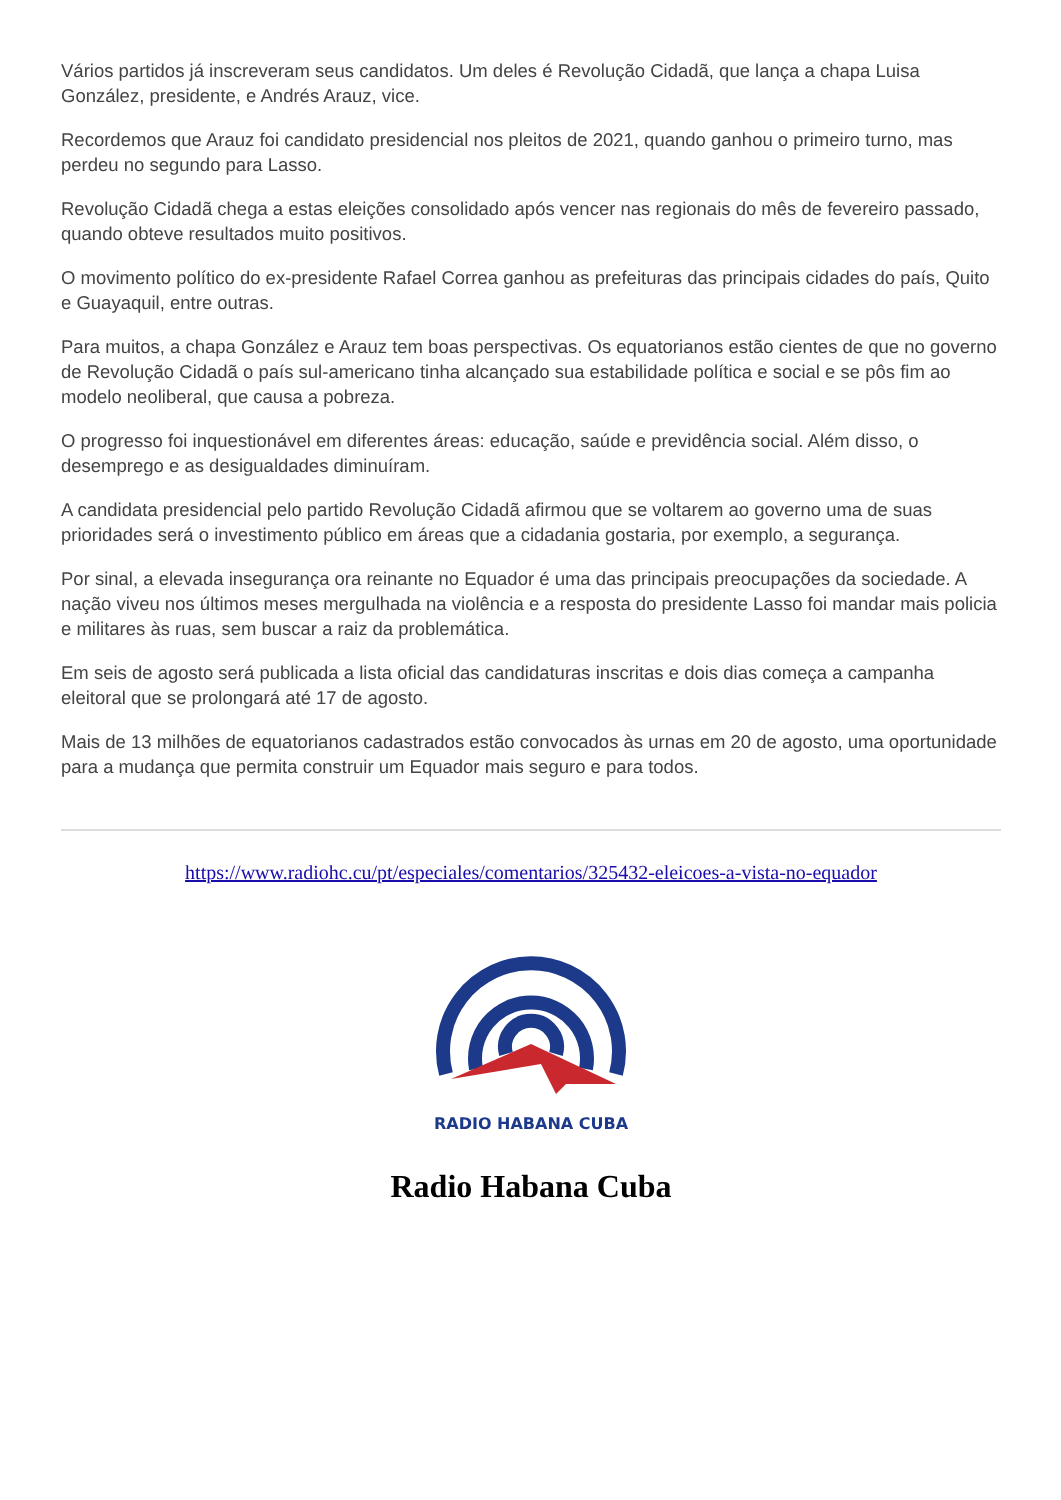Vários partidos já inscreveram seus candidatos. Um deles é Revolução Cidadã, que lança a chapa Luisa González, presidente, e Andrés Arauz, vice.
Recordemos que Arauz foi candidato presidencial nos pleitos de 2021, quando ganhou o primeiro turno, mas perdeu no segundo para Lasso.
Revolução Cidadã chega a estas eleições consolidado após vencer nas regionais do mês de fevereiro passado, quando obteve resultados muito positivos.
O movimento político do ex-presidente Rafael Correa ganhou as prefeituras das principais cidades do país, Quito e Guayaquil, entre outras.
Para muitos, a chapa González e Arauz tem boas perspectivas. Os equatorianos estão cientes de que no governo de Revolução Cidadã o país sul-americano tinha alcançado sua estabilidade política e social e se pôs fim ao modelo neoliberal, que causa a pobreza.
O progresso foi inquestionável em diferentes áreas: educação, saúde e previdência social. Além disso, o desemprego e as desigualdades diminuíram.
A candidata presidencial pelo partido Revolução Cidadã afirmou que se voltarem ao governo uma de suas prioridades será o investimento público em áreas que a cidadania gostaria, por exemplo, a segurança.
Por sinal, a elevada insegurança ora reinante no Equador é uma das principais preocupações da sociedade. A nação viveu nos últimos meses mergulhada na violência e a resposta do presidente Lasso foi mandar mais policia e militares às ruas, sem buscar a raiz da problemática.
Em seis de agosto será publicada a lista oficial das candidaturas inscritas e dois dias começa a campanha eleitoral que se prolongará até 17 de agosto.
Mais de 13 milhões de equatorianos cadastrados estão convocados às urnas em 20 de agosto, uma oportunidade para a mudança que permita construir um Equador mais seguro e para todos.
https://www.radiohc.cu/pt/especiales/comentarios/325432-eleicoes-a-vista-no-equador
RADIO HABANA CUBA
Radio Habana Cuba